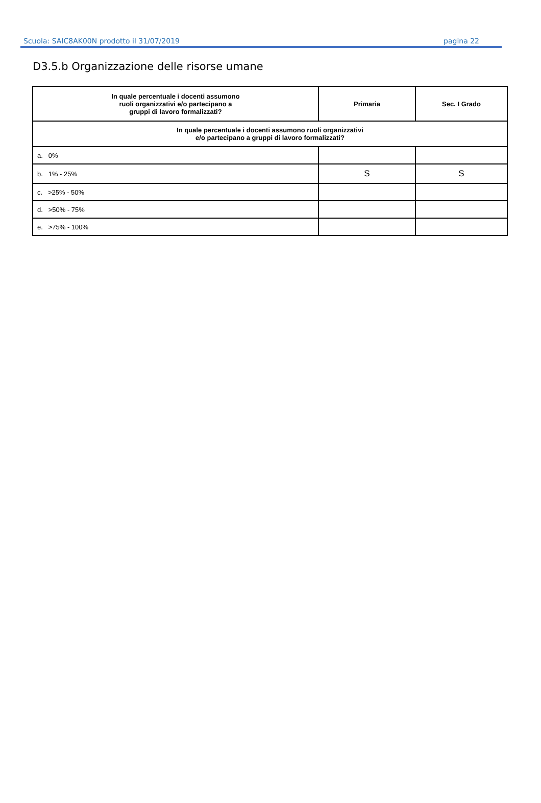Scuola: SAIC8AK00N prodotto il 31/07/2019 pagina 22
D3.5.b Organizzazione delle risorse umane
| In quale percentuale i docenti assumono ruoli organizzativi e/o partecipano a gruppi di lavoro formalizzati? | Primaria | Sec. I Grado |
| --- | --- | --- |
| In quale percentuale i docenti assumono ruoli organizzativi e/o partecipano a gruppi di lavoro formalizzati? | | |
| a. 0% | | |
| b. 1% - 25% | S | S |
| c. >25% - 50% | | |
| d. >50% - 75% | | |
| e. >75% - 100% | | |